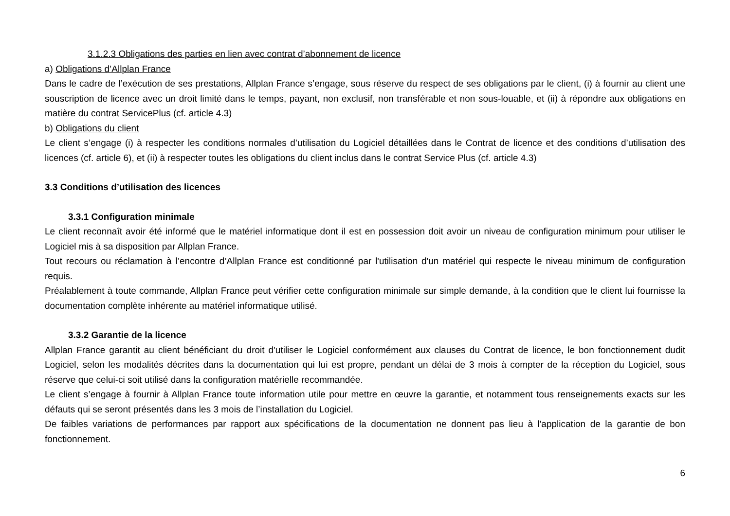3.1.2.3 Obligations des parties en lien avec contrat d’abonnement de licence
a) Obligations d’Allplan France
Dans le cadre de l’exécution de ses prestations, Allplan France s’engage, sous réserve du respect de ses obligations par le client, (i) à fournir au client une souscription de licence avec un droit limité dans le temps, payant, non exclusif, non transférable et non sous-louable, et (ii) à répondre aux obligations en matière du contrat ServicePlus (cf. article 4.3)
b) Obligations du client
Le client s’engage (i) à respecter les conditions normales d’utilisation du Logiciel détaillées dans le Contrat de licence et des conditions d’utilisation des licences (cf. article 6), et (ii) à respecter toutes les obligations du client inclus dans le contrat Service Plus (cf. article 4.3)
3.3 Conditions d’utilisation des licences
3.3.1 Configuration minimale
Le client reconnaît avoir été informé que le matériel informatique dont il est en possession doit avoir un niveau de configuration minimum pour utiliser le Logiciel mis à sa disposition par Allplan France.
Tout recours ou réclamation à l’encontre d’Allplan France est conditionné par l'utilisation d'un matériel qui respecte le niveau minimum de configuration requis.
Préalablement à toute commande, Allplan France peut vérifier cette configuration minimale sur simple demande, à la condition que le client lui fournisse la documentation complète inhérente au matériel informatique utilisé.
3.3.2 Garantie de la licence
Allplan France garantit au client bénéficiant du droit d'utiliser le Logiciel conformément aux clauses du Contrat de licence, le bon fonctionnement dudit Logiciel, selon les modalités décrites dans la documentation qui lui est propre, pendant un délai de 3 mois à compter de la réception du Logiciel, sous réserve que celui-ci soit utilisé dans la configuration matérielle recommandée.
Le client s’engage à fournir à Allplan France toute information utile pour mettre en œuvre la garantie, et notamment tous renseignements exacts sur les défauts qui se seront présentés dans les 3 mois de l’installation du Logiciel.
De faibles variations de performances par rapport aux spécifications de la documentation ne donnent pas lieu à l'application de la garantie de bon fonctionnement.
6